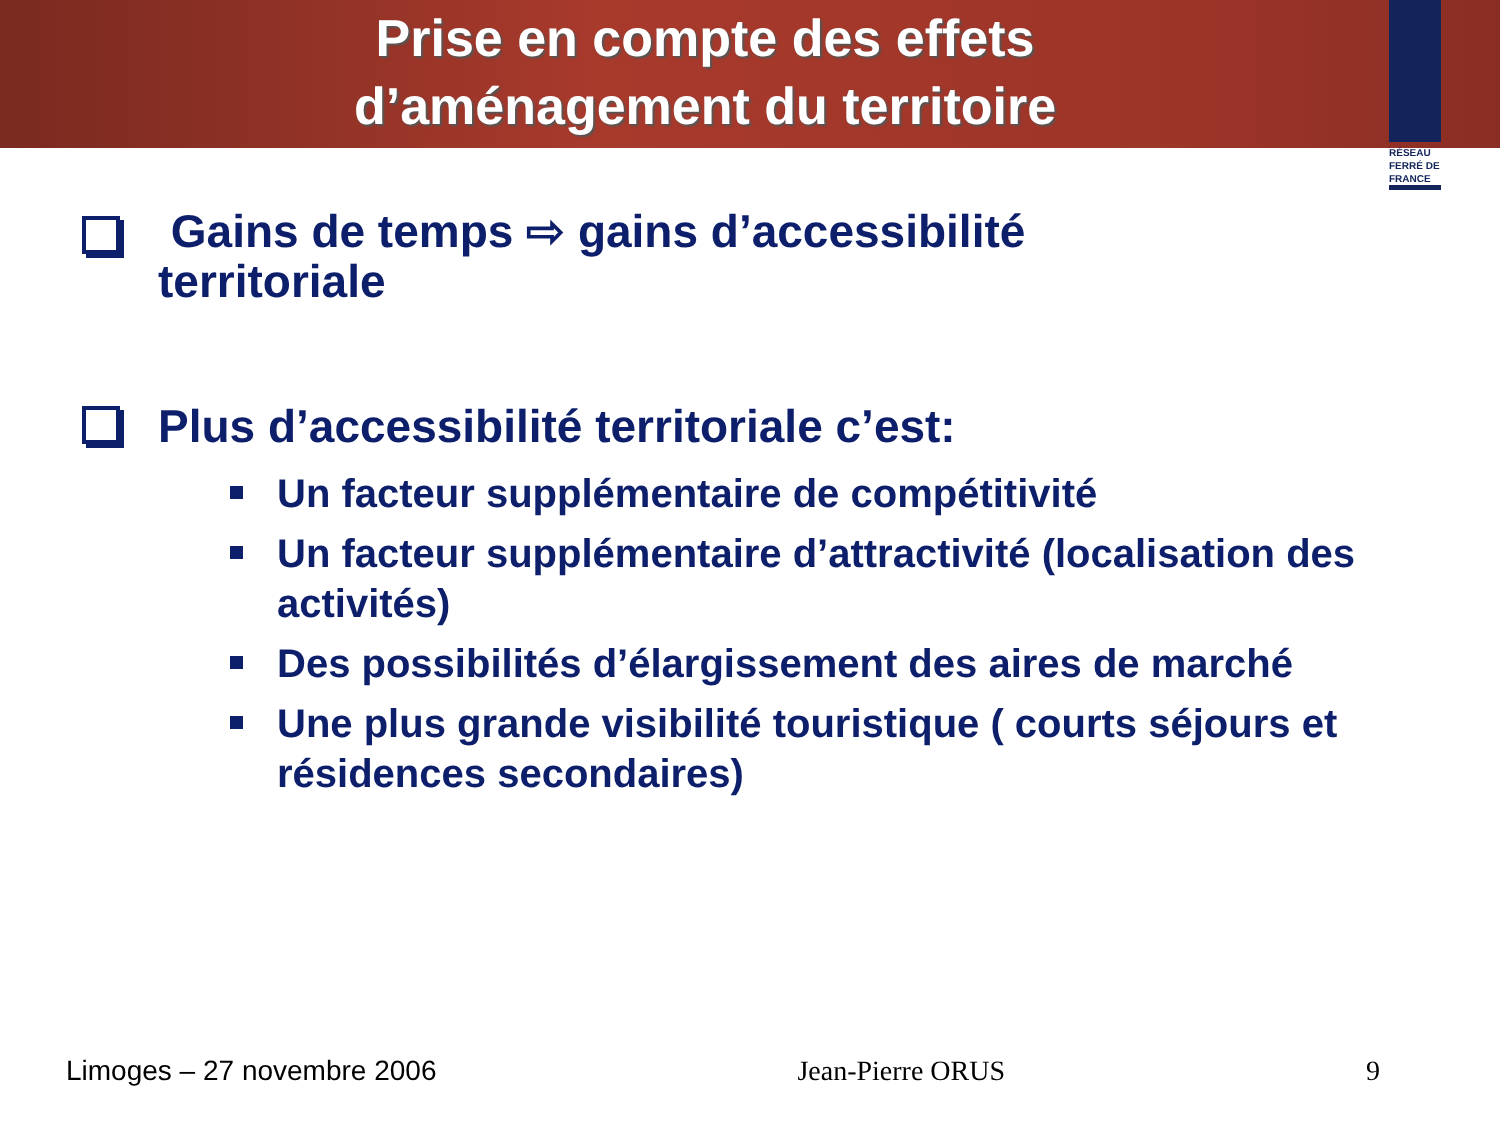Prise en compte des effets
d’aménagement du territoire
RÉSEAU
FERRÉ DE
FRANCE
Gains de temps ⇨ gains d’accessibilité
territoriale
Plus d’accessibilité territoriale c’est:
Un facteur supplémentaire de compétitivité
Un facteur supplémentaire d’attractivité (localisation des activités)
Des possibilités d’élargissement des aires de marché
Une plus grande visibilité touristique ( courts séjours et résidences secondaires)
Limoges – 27 novembre 2006 Jean-Pierre ORUS 9